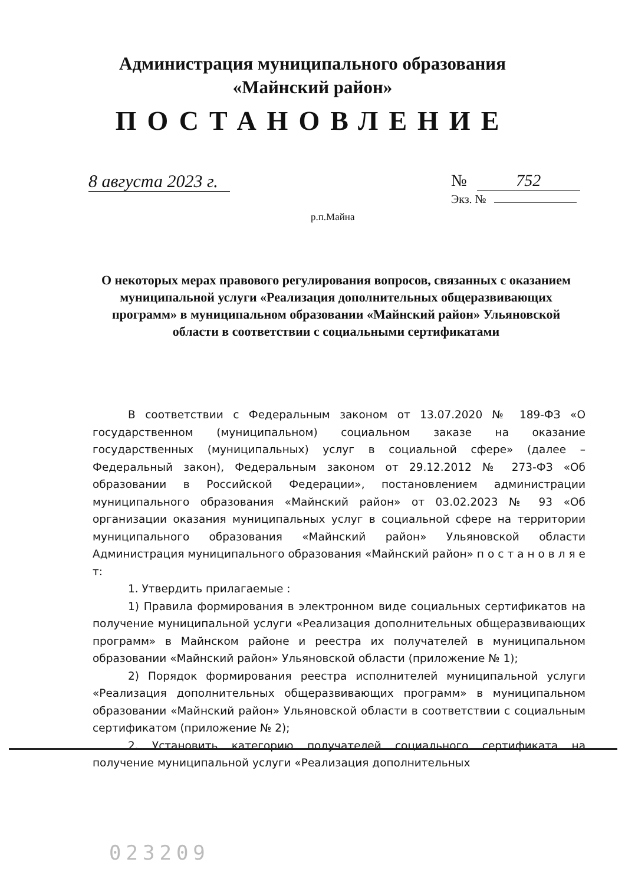Администрация муниципального образования
«Майнский район»
ПОСТАНОВЛЕНИЕ
8 августа 2023 г.
№ 752
Экз. №
р.п.Майна
О некоторых мерах правового регулирования вопросов, связанных с оказанием муниципальной услуги «Реализация дополнительных общеразвивающих программ» в муниципальном образовании «Майнский район» Ульяновской области в соответствии с социальными сертификатами
В соответствии с Федеральным законом от 13.07.2020 № 189-ФЗ «О государственном (муниципальном) социальном заказе на оказание государственных (муниципальных) услуг в социальной сфере» (далее – Федеральный закон), Федеральным законом от 29.12.2012 № 273-ФЗ «Об образовании в Российской Федерации», постановлением администрации муниципального образования «Майнский район» от 03.02.2023 № 93 «Об организации оказания муниципальных услуг в социальной сфере на территории муниципального образования «Майнский район» Ульяновской области Администрация муниципального образования «Майнский район» п о с т а н о в л я е т:
1. Утвердить прилагаемые :
1) Правила формирования в электронном виде социальных сертификатов на получение муниципальной услуги «Реализация дополнительных общеразвивающих программ» в Майнском районе и реестра их получателей в муниципальном образовании «Майнский район» Ульяновской области (приложение № 1);
2) Порядок формирования реестра исполнителей муниципальной услуги «Реализация дополнительных общеразвивающих программ» в муниципальном образовании «Майнский район» Ульяновской области в соответствии с социальным сертификатом (приложение № 2);
2. Установить категорию получателей социального сертификата на получение муниципальной услуги «Реализация дополнительных
023209